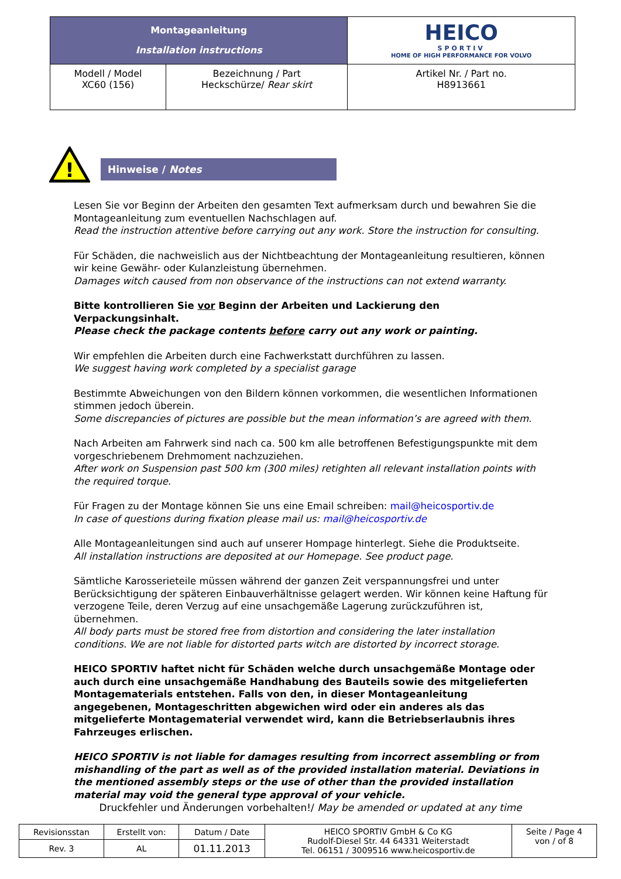| Montageanleitung Installation instructions | | HEICO SPORTIV HOME OF HIGH PERFORMANCE FOR VOLVO |
| Modell / Model XC60 (156) | Bezeichnung / Part Heckschürze/ Rear skirt | Artikel Nr. / Part no. H8913661 |
!
Hinweise / Notes
Lesen Sie vor Beginn der Arbeiten den gesamten Text aufmerksam durch und bewahren Sie die Montageanleitung zum eventuellen Nachschlagen auf.
Read the instruction attentive before carrying out any work. Store the instruction for consulting.
Für Schäden, die nachweislich aus der Nichtbeachtung der Montageanleitung resultieren, können wir keine Gewähr- oder Kulanzleistung übernehmen.
Damages witch caused from non observance of the instructions can not extend warranty.
Bitte kontrollieren Sie vor Beginn der Arbeiten und Lackierung den Verpackungsinhalt.
Please check the package contents before carry out any work or painting.
Wir empfehlen die Arbeiten durch eine Fachwerkstatt durchführen zu lassen.
We suggest having work completed by a specialist garage
Bestimmte Abweichungen von den Bildern können vorkommen, die wesentlichen Informationen stimmen jedoch überein.
Some discrepancies of pictures are possible but the mean information’s are agreed with them.
Nach Arbeiten am Fahrwerk sind nach ca. 500 km alle betroffenen Befestigungspunkte mit dem vorgeschriebenem Drehmoment nachzuziehen.
After work on Suspension past 500 km (300 miles) retighten all relevant installation points with the required torque.
Für Fragen zu der Montage können Sie uns eine Email schreiben: mail@heicosportiv.de
In case of questions during fixation please mail us: mail@heicosportiv.de
Alle Montageanleitungen sind auch auf unserer Hompage hinterlegt. Siehe die Produktseite.
All installation instructions are deposited at our Homepage. See product page.
Sämtliche Karosserieteile müssen während der ganzen Zeit verspannungsfrei und unter Berücksichtigung der späteren Einbauverhältnisse gelagert werden. Wir können keine Haftung für verzogene Teile, deren Verzug auf eine unsachgemäße Lagerung zurückzuführen ist, übernehmen.
All body parts must be stored free from distortion and considering the later installation conditions. We are not liable for distorted parts witch are distorted by incorrect storage.
HEICO SPORTIV haftet nicht für Schäden welche durch unsachgemäße Montage oder auch durch eine unsachgemäße Handhabung des Bauteils sowie des mitgelieferten Montagematerials entstehen. Falls von den, in dieser Montageanleitung angegebenen, Montageschritten abgewichen wird oder ein anderes als das mitgelieferte Montagematerial verwendet wird, kann die Betriebserlaubnis ihres Fahrzeuges erlischen.
HEICO SPORTIV is not liable for damages resulting from incorrect assembling or from mishandling of the part as well as of the provided installation material. Deviations in the mentioned assembly steps or the use of other than the provided installation material may void the general type approval of your vehicle.
Druckfehler und Änderungen vorbehalten!/ May be amended or updated at any time
| Revisionsstan | Erstellt von: | Datum / Date | HEICO SPORTIV GmbH & Co KG Rudolf-Diesel Str. 44 64331 Weiterstadt Tel. 06151 / 3009516 www.heicosportiv.de | Seite / Page 4 von / of 8 |
| Rev. 3 | AL | 01.11.2013 | | |